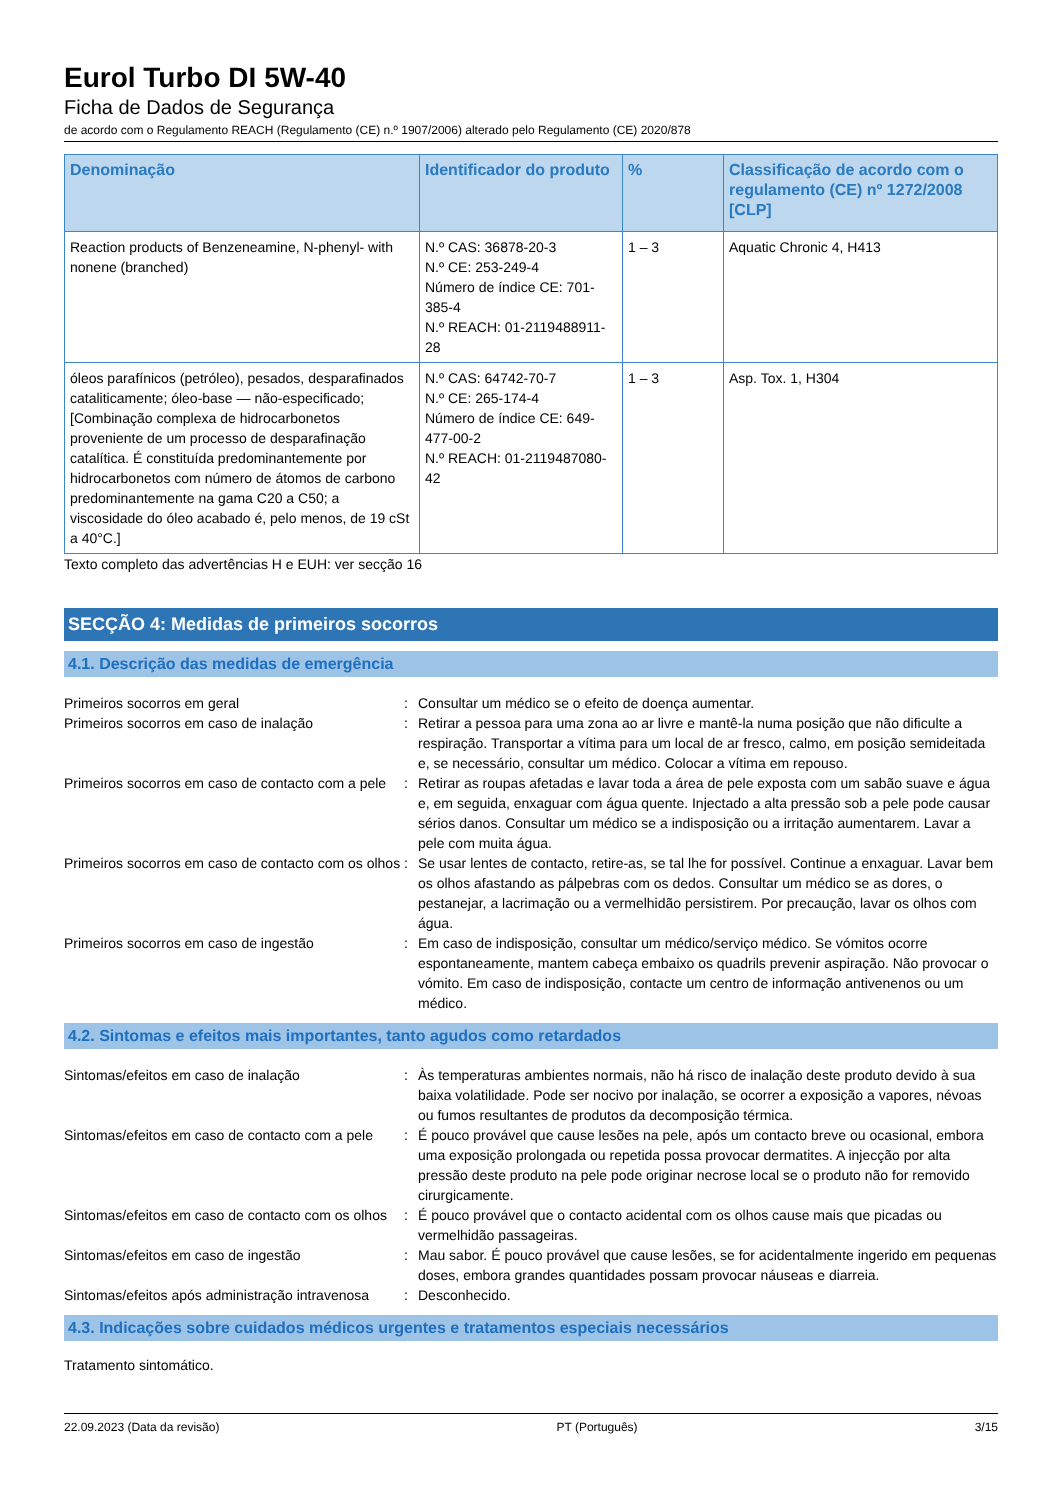Eurol Turbo DI 5W-40
Ficha de Dados de Segurança
de acordo com o Regulamento REACH (Regulamento (CE) n.º 1907/2006) alterado pelo Regulamento (CE) 2020/878
| Denominação | Identificador do produto | % | Classificação de acordo com o regulamento (CE) nº 1272/2008 [CLP] |
| --- | --- | --- | --- |
| Reaction products of Benzeneamine, N-phenyl- with nonene (branched) | N.º CAS: 36878-20-3 N.º CE: 253-249-4 Número de índice CE: 701-385-4 N.º REACH: 01-2119488911-28 | 1 – 3 | Aquatic Chronic 4, H413 |
| óleos parafínicos (petróleo), pesados, desparafinados cataliticamente; óleo-base — não-especificado; [Combinação complexa de hidrocarbonetos proveniente de um processo de desparafinação catalítica. É constituída predominantemente por hidrocarbonetos com número de átomos de carbono predominantemente na gama C20 a C50; a viscosidade do óleo acabado é, pelo menos, de 19 cSt a 40°C.] | N.º CAS: 64742-70-7 N.º CE: 265-174-4 Número de índice CE: 649-477-00-2 N.º REACH: 01-2119487080-42 | 1 – 3 | Asp. Tox. 1, H304 |
Texto completo das advertências H e EUH: ver secção 16
SECÇÃO 4: Medidas de primeiros socorros
4.1. Descrição das medidas de emergência
| Primeiros socorros em geral | : | Consultar um médico se o efeito de doença aumentar. |
| Primeiros socorros em caso de inalação | : | Retirar a pessoa para uma zona ao ar livre e mantê-la numa posição que não dificulte a respiração. Transportar a vítima para um local de ar fresco, calmo, em posição semideitada e, se necessário, consultar um médico. Colocar a vítima em repouso. |
| Primeiros socorros em caso de contacto com a pele | : | Retirar as roupas afetadas e lavar toda a área de pele exposta com um sabão suave e água e, em seguida, enxaguar com água quente. Injectado a alta pressão sob a pele pode causar sérios danos. Consultar um médico se a indisposição ou a irritação aumentarem. Lavar a pele com muita água. |
| Primeiros socorros em caso de contacto com os olhos | : | Se usar lentes de contacto, retire-as, se tal lhe for possível. Continue a enxaguar. Lavar bem os olhos afastando as pálpebras com os dedos. Consultar um médico se as dores, o pestanejar, a lacrimação ou a vermelhidão persistirem. Por precaução, lavar os olhos com água. |
| Primeiros socorros em caso de ingestão | : | Em caso de indisposição, consultar um médico/serviço médico. Se vómitos ocorre espontaneamente, mantem cabeça embaixo os quadrils prevenir aspiração. Não provocar o vómito. Em caso de indisposição, contacte um centro de informação antivenenos ou um médico. |
4.2. Sintomas e efeitos mais importantes, tanto agudos como retardados
| Sintomas/efeitos em caso de inalação | : | Às temperaturas ambientes normais, não há risco de inalação deste produto devido à sua baixa volatilidade. Pode ser nocivo por inalação, se ocorrer a exposição a vapores, névoas ou fumos resultantes de produtos da decomposição térmica. |
| Sintomas/efeitos em caso de contacto com a pele | : | É pouco provável que cause lesões na pele, após um contacto breve ou ocasional, embora uma exposição prolongada ou repetida possa provocar dermatites. A injecção por alta pressão deste produto na pele pode originar necrose local se o produto não for removido cirurgicamente. |
| Sintomas/efeitos em caso de contacto com os olhos | : | É pouco provável que o contacto acidental com os olhos cause mais que picadas ou vermelhidão passageiras. |
| Sintomas/efeitos em caso de ingestão | : | Mau sabor. É pouco provável que cause lesões, se for acidentalmente ingerido em pequenas doses, embora grandes quantidades possam provocar náuseas e diarreia. |
| Sintomas/efeitos após administração intravenosa | : | Desconhecido. |
4.3. Indicações sobre cuidados médicos urgentes e tratamentos especiais necessários
Tratamento sintomático.
22.09.2023 (Data da revisão) PT (Português) 3/15